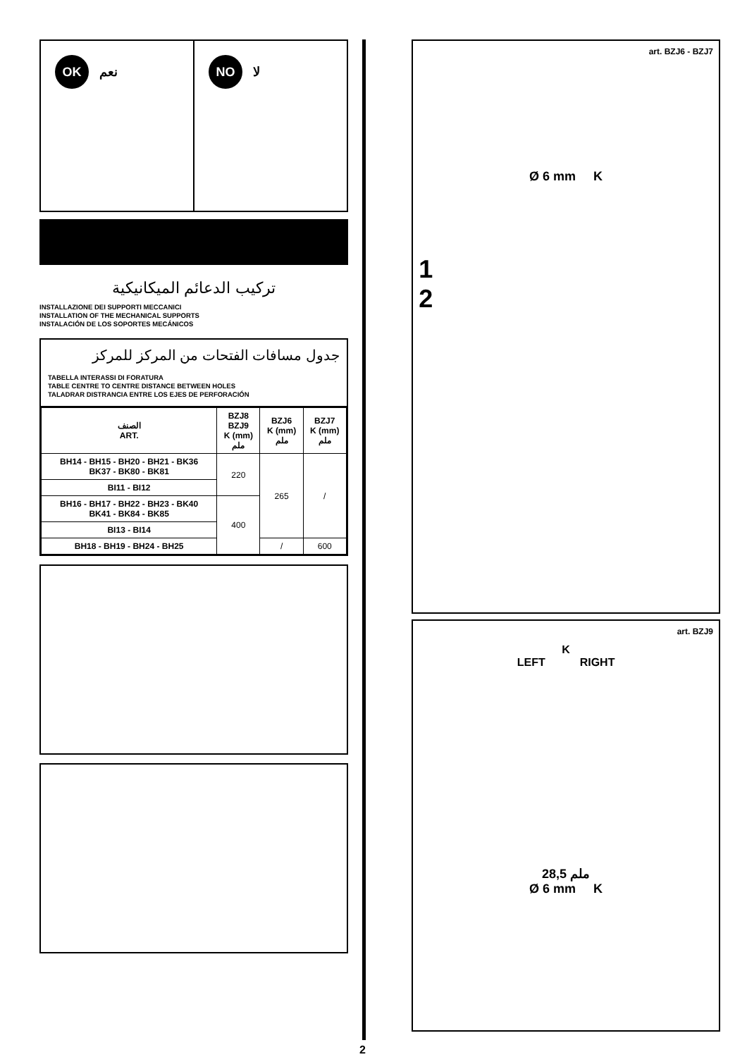OK نعم
NO لا
تركيب الدعائم الميكانيكية
INSTALLAZIONE DEI SUPPORTI MECCANICI
INSTALLATION OF THE MECHANICAL SUPPORTS
INSTALACIÓN DE LOS SOPORTES MECÁNICOS
جدول مسافات الفتحات من المركز للمركز
TABELLA INTERASSI DI FORATURA
TABLE CENTRE TO CENTRE DISTANCE BETWEEN HOLES
TALADRAR DISTRANCIA ENTRE LOS EJES DE PERFORACIÓN
| الصنف ART. | BZJ8 BZJ9 K (mm) ملم | BZJ6 K (mm) ملم | BZJ7 K (mm) ملم |
| --- | --- | --- | --- |
| BH14 - BH15 - BH20 - BH21 - BK36 BK37 - BK80 - BK81 | 220 | 265 | / |
| BI11 - BI12 | | | |
| BH16 - BH17 - BH22 - BH23 - BK40 BK41 - BK84 - BK85 | 400 | | |
| BI13 - BI14 | | | |
| BH18 - BH19 - BH24 - BH25 | | / | 600 |
2
art. BZJ6 - BZJ7
Ø 6 mm K
1
2
art. BZJ9
K
LEFT RIGHT
ملم 28,5
Ø 6 mm K